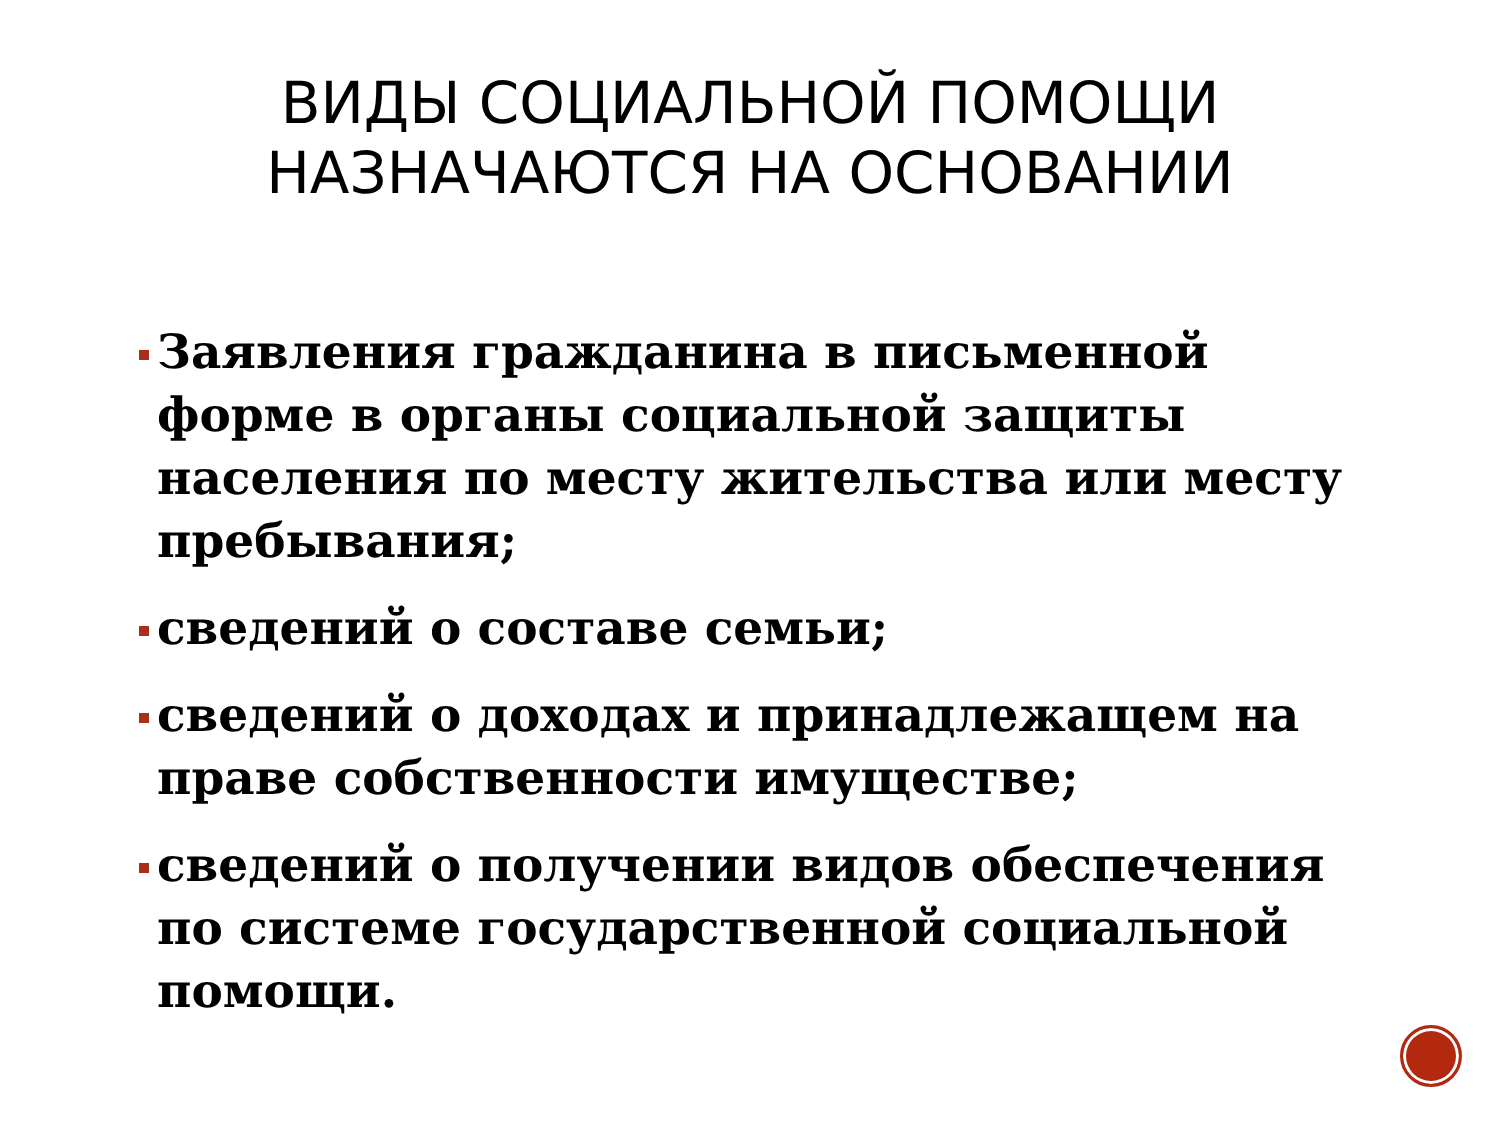ВИДЫ СОЦИАЛЬНОЙ ПОМОЩИ
НАЗНАЧАЮТСЯ НА ОСНОВАНИИ
Заявления гражданина в письменной форме в органы социальной защиты населения по месту жительства или месту пребывания;
сведений о составе семьи;
сведений о доходах и принадлежащем на праве собственности имуществе;
сведений о получении видов обеспечения по системе государственной социальной помощи.